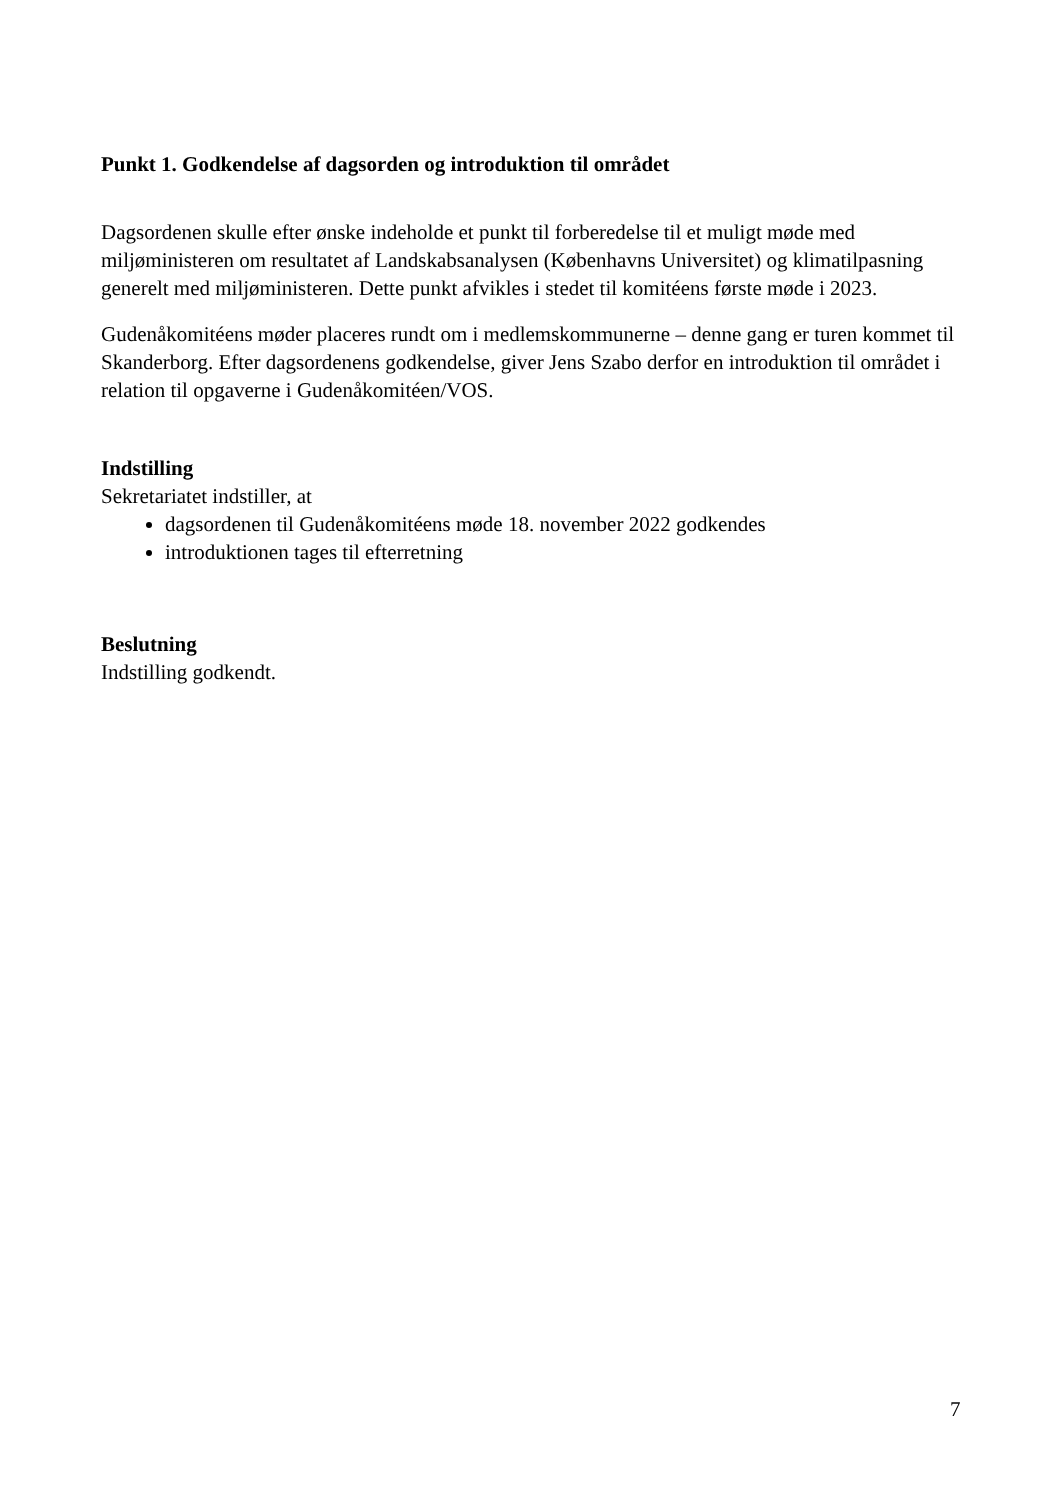Punkt 1. Godkendelse af dagsorden og introduktion til området
Dagsordenen skulle efter ønske indeholde et punkt til forberedelse til et muligt møde med miljøministeren om resultatet af Landskabsanalysen (Københavns Universitet) og klimatilpasning generelt med miljøministeren. Dette punkt afvikles i stedet til komitéens første møde i 2023.
Gudenåkomitéens møder placeres rundt om i medlemskommunerne – denne gang er turen kommet til Skanderborg. Efter dagsordenens godkendelse, giver Jens Szabo derfor en introduktion til området i relation til opgaverne i Gudenåkomitéen/VOS.
Indstilling
Sekretariatet indstiller, at
dagsordenen til Gudenåkomitéens møde 18. november 2022 godkendes
introduktionen tages til efterretning
Beslutning
Indstilling godkendt.
7